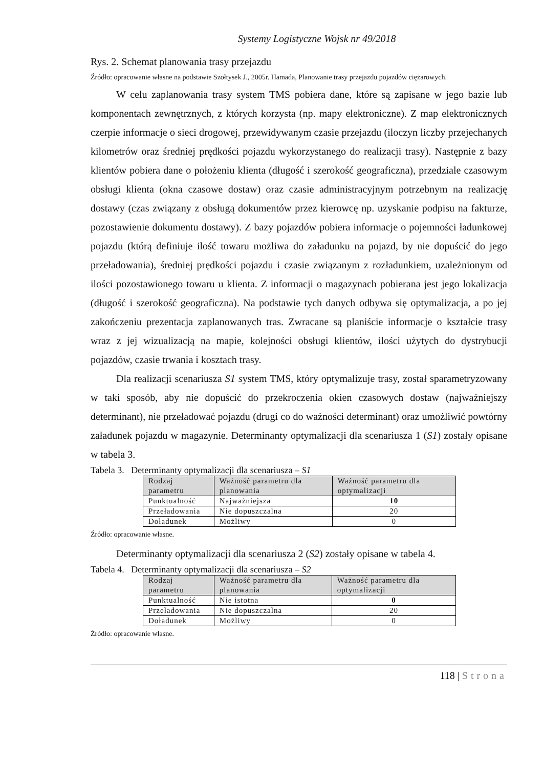Systemy Logistyczne Wojsk nr 49/2018
Rys. 2. Schemat planowania trasy przejazdu
Źródło: opracowanie własne na podstawie Szołtysek J., 2005r. Hamada, Planowanie trasy przejazdu pojazdów ciężarowych.
W celu zaplanowania trasy system TMS pobiera dane, które są zapisane w jego bazie lub komponentach zewnętrznych, z których korzysta (np. mapy elektroniczne). Z map elektronicznych czerpie informacje o sieci drogowej, przewidywanym czasie przejazdu (iloczyn liczby przejechanych kilometrów oraz średniej prędkości pojazdu wykorzystanego do realizacji trasy). Następnie z bazy klientów pobiera dane o położeniu klienta (długość i szerokość geograficzna), przedziale czasowym obsługi klienta (okna czasowe dostaw) oraz czasie administracyjnym potrzebnym na realizację dostawy (czas związany z obsługą dokumentów przez kierowcę np. uzyskanie podpisu na fakturze, pozostawienie dokumentu dostawy). Z bazy pojazdów pobiera informacje o pojemności ładunkowej pojazdu (którą definiuje ilość towaru możliwa do załadunku na pojazd, by nie dopuścić do jego przeładowania), średniej prędkości pojazdu i czasie związanym z rozładunkiem, uzależnionym od ilości pozostawionego towaru u klienta. Z informacji o magazynach pobierana jest jego lokalizacja (długość i szerokość geograficzna). Na podstawie tych danych odbywa się optymalizacja, a po jej zakończeniu prezentacja zaplanowanych tras. Zwracane są planiście informacje o kształcie trasy wraz z jej wizualizacją na mapie, kolejności obsługi klientów, ilości użytych do dystrybucji pojazdów, czasie trwania i kosztach trasy.
Dla realizacji scenariusza S1 system TMS, który optymalizuje trasy, został sparametryzowany w taki sposób, aby nie dopuścić do przekroczenia okien czasowych dostaw (najważniejszy determinant), nie przeładować pojazdu (drugi co do ważności determinant) oraz umożliwić powtórny załadunek pojazdu w magazynie. Determinanty optymalizacji dla scenariusza 1 (S1) zostały opisane w tabela 3.
Tabela 3. Determinanty optymalizacji dla scenariusza – S1
| Rodzaj parametru | Ważność parametru dla planowania | Ważność parametru dla optymalizacji |
| --- | --- | --- |
| Punktualność | Najważniejsza | 10 |
| Przeładowania | Nie dopuszczalna | 20 |
| Doładunek | Możliwy | 0 |
Źródło: opracowanie własne.
Determinanty optymalizacji dla scenariusza 2 (S2) zostały opisane w tabela 4.
Tabela 4. Determinanty optymalizacji dla scenariusza – S2
| Rodzaj parametru | Ważność parametru dla planowania | Ważność parametru dla optymalizacji |
| --- | --- | --- |
| Punktualność | Nie istotna | 0 |
| Przeładowania | Nie dopuszczalna | 20 |
| Doładunek | Możliwy | 0 |
Źródło: opracowanie własne.
118 | Strona